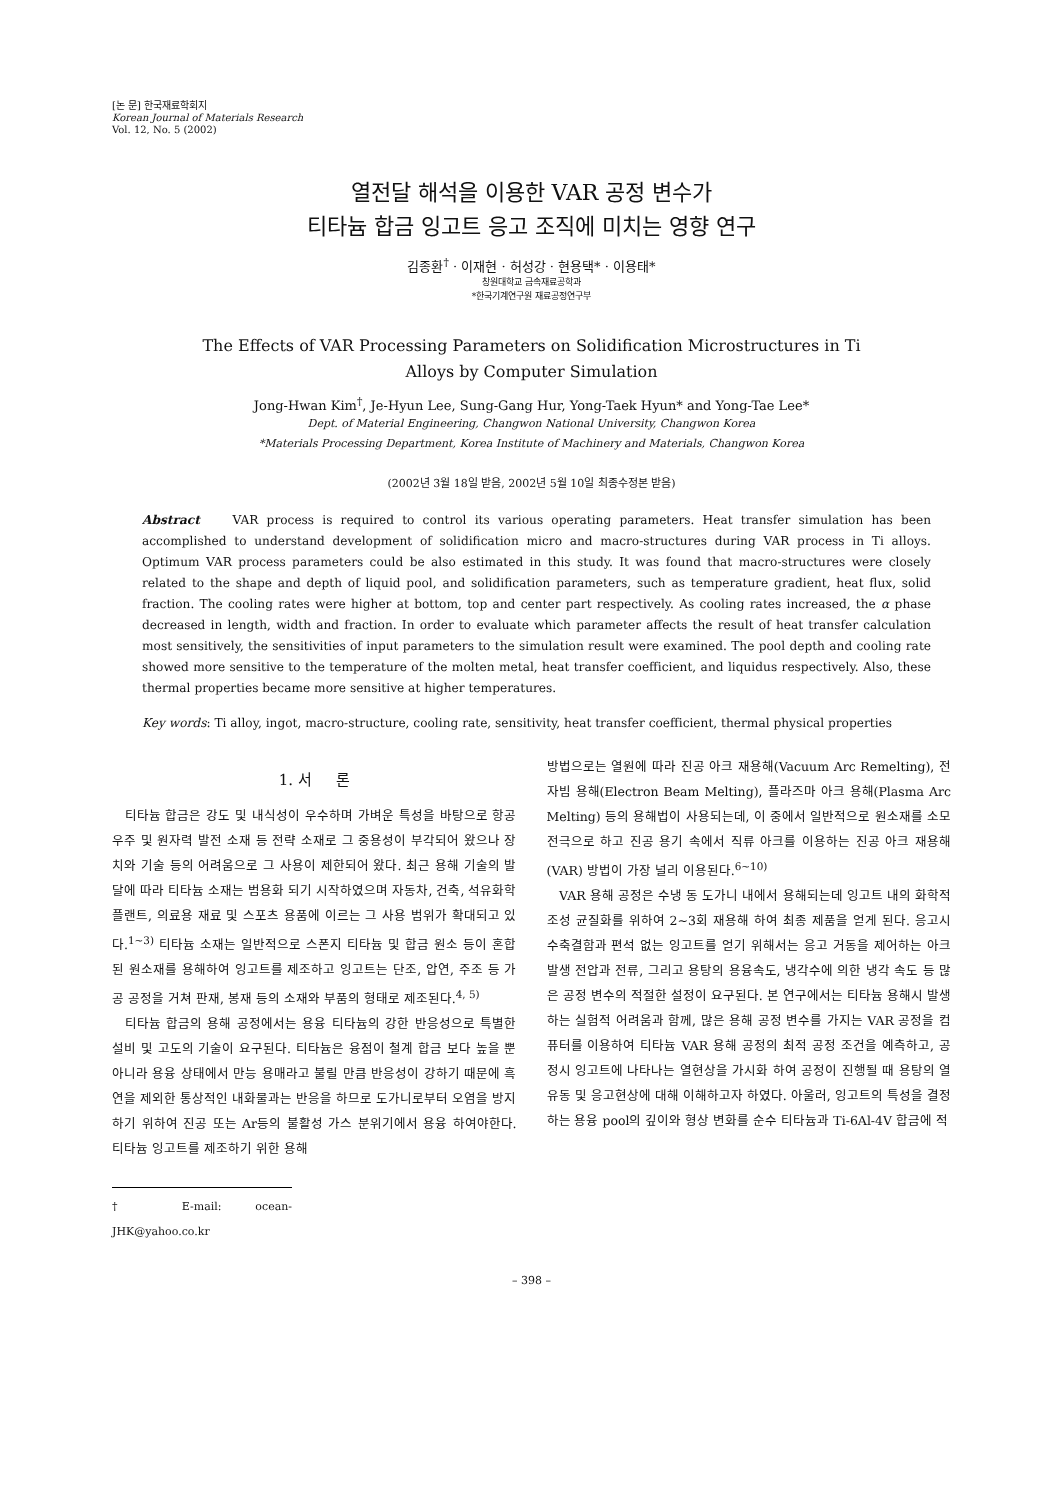[논 문] 한국재료학회지
Korean Journal of Materials Research
Vol. 12, No. 5 (2002)
열전달 해석을 이용한 VAR 공정 변수가
티타늄 합금 잉고트 응고 조직에 미치는 영향 연구
김종환<sup>†</sup> · 이재현 · 허성강 · 현용택* · 이용태*
창원대학교 금속재료공학과
*한국기계연구원 재료공정연구부
The Effects of VAR Processing Parameters on Solidification Microstructures in Ti
Alloys by Computer Simulation
Jong-Hwan Kim<sup>†</sup>, Je-Hyun Lee, Sung-Gang Hur, Yong-Taek Hyun* and Yong-Tae Lee*
Dept. of Material Engineering, Changwon National University, Changwon Korea
*Materials Processing Department, Korea Institute of Machinery and Materials, Changwon Korea
(2002년 3월 18일 받음, 2002년 5월 10일 최종수정본 받음)
Abstract VAR process is required to control its various operating parameters. Heat transfer simulation has been accomplished to understand development of solidification micro and macro-structures during VAR process in Ti alloys. Optimum VAR process parameters could be also estimated in this study. It was found that macro-structures were closely related to the shape and depth of liquid pool, and solidification parameters, such as temperature gradient, heat flux, solid fraction. The cooling rates were higher at bottom, top and center part respectively. As cooling rates increased, the α phase decreased in length, width and fraction. In order to evaluate which parameter affects the result of heat transfer calculation most sensitively, the sensitivities of input parameters to the simulation result were examined. The pool depth and cooling rate showed more sensitive to the temperature of the molten metal, heat transfer coefficient, and liquidus respectively. Also, these thermal properties became more sensitive at higher temperatures.
Key words: Ti alloy, ingot, macro-structure, cooling rate, sensitivity, heat transfer coefficient, thermal physical properties
1. 서 론
티타늄 합금은 강도 및 내식성이 우수하며 가벼운 특성을 바탕으로 항공 우주 및 원자력 발전 소재 등 전략 소재로 그 중용성이 부각되어 왔으나 장치와 기술 등의 어려움으로 그 사용이 제한되어 왔다. 최근 용해 기술의 발달에 따라 티타늄 소재는 범용화 되기 시작하였으며 자동차, 건축, 석유화학 플랜트, 의료용 재료 및 스포츠 용품에 이르는 그 사용 범위가 확대되고 있다.<sup>1~3)</sup> 티타늄 소재는 일반적으로 스폰지 티타늄 및 합금 원소 등이 혼합된 원소재를 용해하여 잉고트를 제조하고 잉고트는 단조, 압연, 주조 등 가공 공정을 거쳐 판재, 봉재 등의 소재와 부품의 형태로 제조된다.<sup>4, 5)</sup>
티타늄 합금의 용해 공정에서는 용융 티타늄의 강한 반응성으로 특별한 설비 및 고도의 기술이 요구된다. 티타늄은 융점이 철계 합금 보다 높을 뿐 아니라 용융 상태에서 만능 용매라고 불릴 만큼 반응성이 강하기 때문에 흑연을 제외한 통상적인 내화물과는 반응을 하므로 도가니로부터 오염을 방지하기 위하여 진공 또는 Ar등의 불활성 가스 분위기에서 용융 하여야한다. 티타늄 잉고트를 제조하기 위한 용해
† E-mail: ocean-JHK@yahoo.co.kr
방법으로는 열원에 따라 진공 아크 재용해(Vacuum Arc Remelting), 전자빔 용해(Electron Beam Melting), 플라즈마 아크 용해(Plasma Arc Melting) 등의 용해법이 사용되는데, 이 중에서 일반적으로 원소재를 소모전극으로 하고 진공 용기 속에서 직류 아크를 이용하는 진공 아크 재용해(VAR) 방법이 가장 널리 이용된다.<sup>6~10)</sup>
VAR 용해 공정은 수냉 동 도가니 내에서 용해되는데 잉고트 내의 화학적 조성 균질화를 위하여 2~3회 재용해 하여 최종 제품을 얻게 된다. 응고시 수축결함과 편석 없는 잉고트를 얻기 위해서는 응고 거동을 제어하는 아크 발생 전압과 전류, 그리고 용탕의 용융속도, 냉각수에 의한 냉각 속도 등 많은 공정 변수의 적절한 설정이 요구된다. 본 연구에서는 티타늄 용해시 발생하는 실험적 어려움과 함께, 많은 용해 공정 변수를 가지는 VAR 공정을 컴퓨터를 이용하여 티타늄 VAR 용해 공정의 최적 공정 조건을 예측하고, 공정시 잉고트에 나타나는 열현상을 가시화 하여 공정이 진행될 때 용탕의 열유동 및 응고현상에 대해 이해하고자 하였다. 아울러, 잉고트의 특성을 결정하는 용융 pool의 깊이와 형상 변화를 순수 티타늄과 Ti-6Al-4V 합금에 적
– 398 –